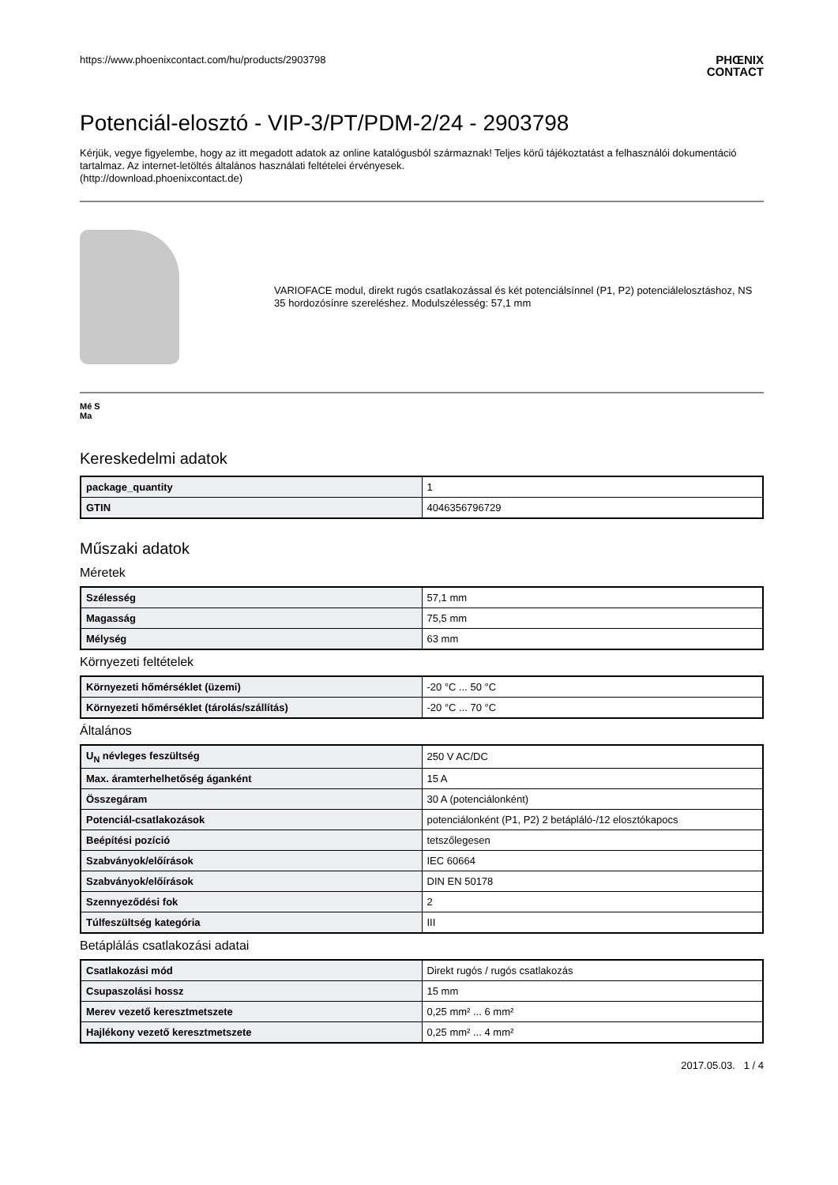https://www.phoenixcontact.com/hu/products/2903798 PHŒNIX
CONTACT
Potenciál-elosztó - VIP-3/PT/PDM-2/24 - 2903798
Kérjük, vegye figyelembe, hogy az itt megadott adatok az online katalógusból származnak! Teljes körű tájékoztatást a felhasználói dokumentáció tartalmaz. Az internet-letöltés általános használati feltételei érvényesek.
(http://download.phoenixcontact.de)
VARIOFACE modul, direkt rugós csatlakozással és két potenciálsínnel (P1, P2) potenciálelosztáshoz, NS 35 hordozósínre szereléshez. Modulszélesség: 57,1 mm
Mé S
Ma
Kereskedelmi adatok
| package_quantity | 1 |
| GTIN | 4046356796729 |
Műszaki adatok
Méretek
| Szélesség | 57,1 mm |
| Magasság | 75,5 mm |
| Mélység | 63 mm |
Környezeti feltételek
| Környezeti hőmérséklet (üzemi) | -20 °C ... 50 °C |
| Környezeti hőmérséklet (tárolás/szállítás) | -20 °C ... 70 °C |
Általános
| U<sub>N</sub> névleges feszültség | 250 V AC/DC |
| Max. áramterhelhetőség áganként | 15 A |
| Összegáram | 30 A (potenciálonként) |
| Potenciál-csatlakozások | potenciálonként (P1, P2) 2 betápláló-/12 elosztókapocs |
| Beépítési pozíció | tetszőlegesen |
| Szabványok/előírások | IEC 60664 |
| Szabványok/előírások | DIN EN 50178 |
| Szennyeződési fok | 2 |
| Túlfeszültség kategória | III |
Betáplálás csatlakozási adatai
| Csatlakozási mód | Direkt rugós / rugós csatlakozás |
| Csupaszolási hossz | 15 mm |
| Merev vezető keresztmetszete | 0,25 mm² ... 6 mm² |
| Hajlékony vezető keresztmetszete | 0,25 mm² ... 4 mm² |
2017.05.03. 1 / 4